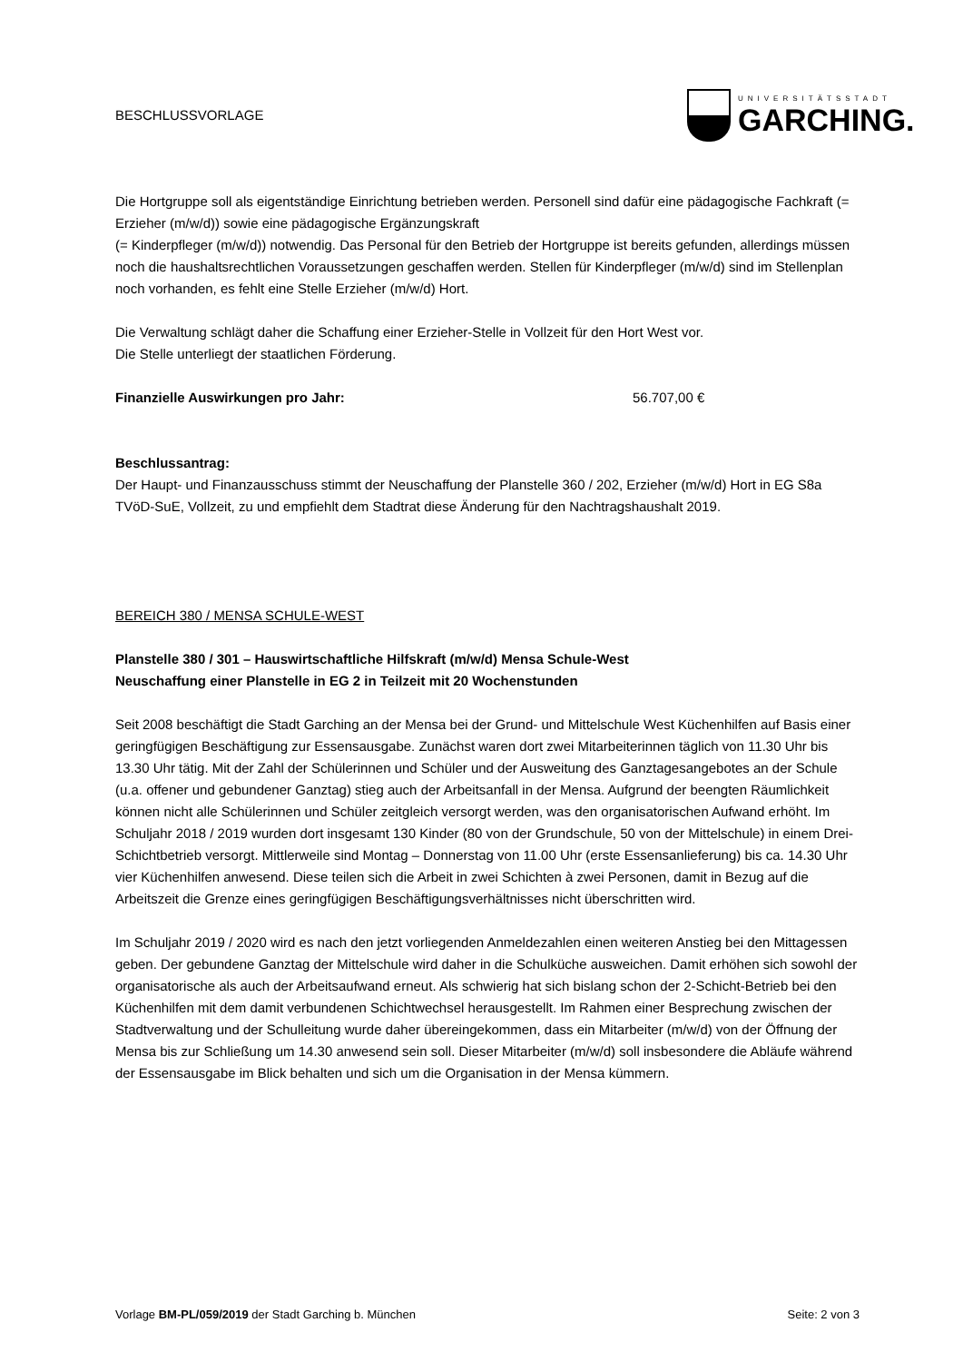BESCHLUSSVORLAGE
UNIVERSITÄTSSTADT
GARCHING.
Die Hortgruppe soll als eigentständige Einrichtung betrieben werden. Personell sind dafür eine pädagogische Fachkraft (= Erzieher (m/w/d)) sowie eine pädagogische Ergänzungskraft
(= Kinderpfleger (m/w/d)) notwendig. Das Personal für den Betrieb der Hortgruppe ist bereits gefunden, allerdings müssen noch die haushaltsrechtlichen Voraussetzungen geschaffen werden. Stellen für Kinderpfleger (m/w/d) sind im Stellenplan noch vorhanden, es fehlt eine Stelle Erzieher (m/w/d) Hort.
Die Verwaltung schlägt daher die Schaffung einer Erzieher-Stelle in Vollzeit für den Hort West vor.
Die Stelle unterliegt der staatlichen Förderung.
Finanzielle Auswirkungen pro Jahr: 56.707,00 €
Beschlussantrag:
Der Haupt- und Finanzausschuss stimmt der Neuschaffung der Planstelle 360 / 202, Erzieher (m/w/d) Hort in EG S8a TVöD-SuE, Vollzeit, zu und empfiehlt dem Stadtrat diese Änderung für den Nachtragshaushalt 2019.
BEREICH 380 / MENSA SCHULE-WEST
Planstelle 380 / 301 – Hauswirtschaftliche Hilfskraft (m/w/d) Mensa Schule-West
Neuschaffung einer Planstelle in EG 2 in Teilzeit mit 20 Wochenstunden
Seit 2008 beschäftigt die Stadt Garching an der Mensa bei der Grund- und Mittelschule West Küchenhilfen auf Basis einer geringfügigen Beschäftigung zur Essensausgabe. Zunächst waren dort zwei Mitarbeiterinnen täglich von 11.30 Uhr bis 13.30 Uhr tätig. Mit der Zahl der Schülerinnen und Schüler und der Ausweitung des Ganztagesangebotes an der Schule (u.a. offener und gebundener Ganztag) stieg auch der Arbeitsanfall in der Mensa. Aufgrund der beengten Räumlichkeit können nicht alle Schülerinnen und Schüler zeitgleich versorgt werden, was den organisatorischen Aufwand erhöht. Im Schuljahr 2018 / 2019 wurden dort insgesamt 130 Kinder (80 von der Grundschule, 50 von der Mittelschule) in einem Drei-Schichtbetrieb versorgt. Mittlerweile sind Montag – Donnerstag von 11.00 Uhr (erste Essensanlieferung) bis ca. 14.30 Uhr vier Küchenhilfen anwesend. Diese teilen sich die Arbeit in zwei Schichten à zwei Personen, damit in Bezug auf die Arbeitszeit die Grenze eines geringfügigen Beschäftigungsverhältnisses nicht überschritten wird.
Im Schuljahr 2019 / 2020 wird es nach den jetzt vorliegenden Anmeldezahlen einen weiteren Anstieg bei den Mittagessen geben. Der gebundene Ganztag der Mittelschule wird daher in die Schulküche ausweichen. Damit erhöhen sich sowohl der organisatorische als auch der Arbeitsaufwand erneut. Als schwierig hat sich bislang schon der 2-Schicht-Betrieb bei den Küchenhilfen mit dem damit verbundenen Schichtwechsel herausgestellt. Im Rahmen einer Besprechung zwischen der Stadtverwaltung und der Schulleitung wurde daher übereingekommen, dass ein Mitarbeiter (m/w/d) von der Öffnung der Mensa bis zur Schließung um 14.30 anwesend sein soll. Dieser Mitarbeiter (m/w/d) soll insbesondere die Abläufe während der Essensausgabe im Blick behalten und sich um die Organisation in der Mensa kümmern.
Vorlage BM-PL/059/2019 der Stadt Garching b. München Seite: 2 von 3